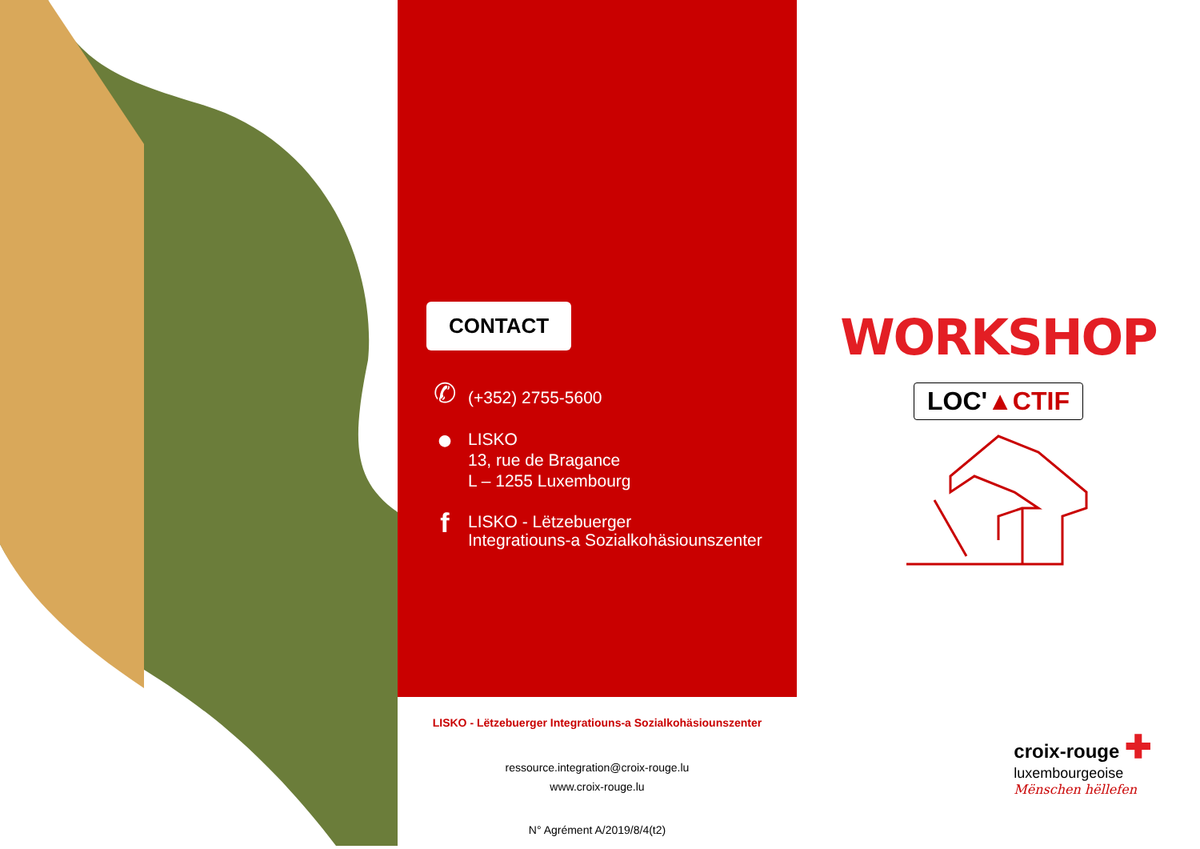CONTACT
✆
(+352) 2755-5600
●
LISKO
13, rue de Bragance
L – 1255 Luxembourg
f
LISKO - Lëtzebuerger
Integratiouns-a Sozialkohäsiounszenter
LISKO - Lëtzebuerger Integratiouns-a Sozialkohäsiounszenter
ressource.integration@croix-rouge.lu
www.croix-rouge.lu
N° Agrément A/2019/8/4(t2)
WORKSHOP
LOC'▲CTIF
croix-rouge ✚
luxembourgeoise
Mënschen hëllefen